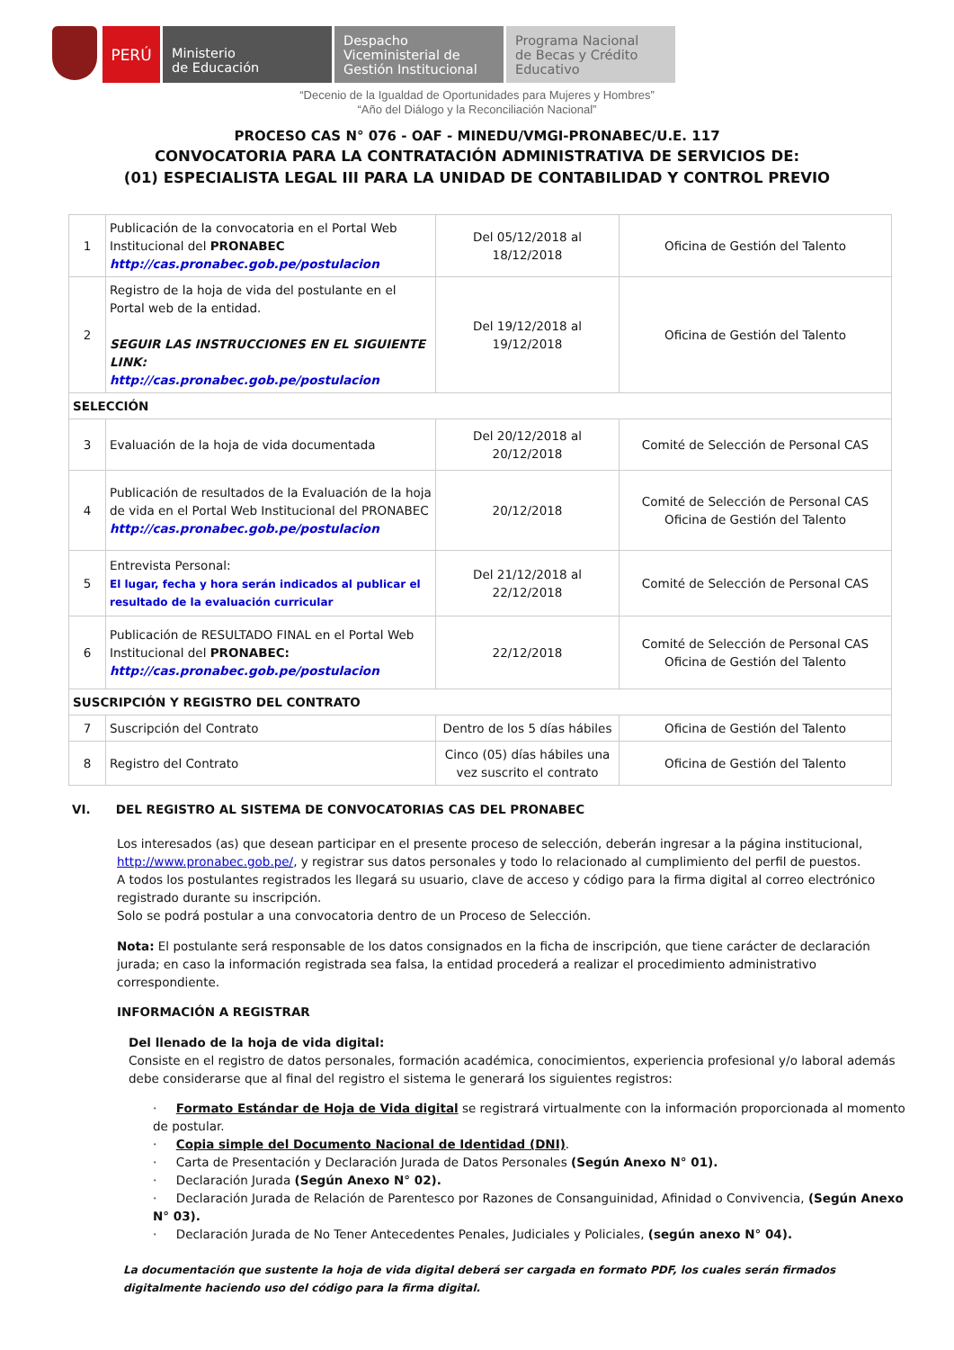PERÚ
Ministerio
de Educación
Despacho
Viceministerial de
Gestión Institucional
Programa Nacional
de Becas y Crédito
Educativo
“Decenio de la Igualdad de Oportunidades para Mujeres y Hombres”
“Año del Diálogo y la Reconciliación Nacional”
PROCESO CAS N° 076 - OAF - MINEDU/VMGI-PRONABEC/U.E. 117
CONVOCATORIA PARA LA CONTRATACIÓN ADMINISTRATIVA DE SERVICIOS DE:
(01) ESPECIALISTA LEGAL III PARA LA UNIDAD DE CONTABILIDAD Y CONTROL PREVIO
| 1 | Publicación de la convocatoria en el Portal Web Institucional del PRONABEC http://cas.pronabec.gob.pe/postulacion | Del 05/12/2018 al 18/12/2018 | Oficina de Gestión del Talento |
| 2 | Registro de la hoja de vida del postulante en el Portal web de la entidad. SEGUIR LAS INSTRUCCIONES EN EL SIGUIENTE LINK: http://cas.pronabec.gob.pe/postulacion | Del 19/12/2018 al 19/12/2018 | Oficina de Gestión del Talento |
| SELECCIÓN | | | |
| 3 | Evaluación de la hoja de vida documentada | Del 20/12/2018 al 20/12/2018 | Comité de Selección de Personal CAS |
| 4 | Publicación de resultados de la Evaluación de la hoja de vida en el Portal Web Institucional del PRONABEC http://cas.pronabec.gob.pe/postulacion | 20/12/2018 | Comité de Selección de Personal CAS Oficina de Gestión del Talento |
| 5 | Entrevista Personal: El lugar, fecha y hora serán indicados al publicar el resultado de la evaluación curricular | Del 21/12/2018 al 22/12/2018 | Comité de Selección de Personal CAS |
| 6 | Publicación de RESULTADO FINAL en el Portal Web Institucional del PRONABEC: http://cas.pronabec.gob.pe/postulacion | 22/12/2018 | Comité de Selección de Personal CAS Oficina de Gestión del Talento |
| SUSCRIPCIÓN Y REGISTRO DEL CONTRATO | | | |
| 7 | Suscripción del Contrato | Dentro de los 5 días hábiles | Oficina de Gestión del Talento |
| 8 | Registro del Contrato | Cinco (05) días hábiles una vez suscrito el contrato | Oficina de Gestión del Talento |
VI. DEL REGISTRO AL SISTEMA DE CONVOCATORIAS CAS DEL PRONABEC
Los interesados (as) que desean participar en el presente proceso de selección, deberán ingresar a la página institucional, http://www.pronabec.gob.pe/, y registrar sus datos personales y todo lo relacionado al cumplimiento del perfil de puestos.
A todos los postulantes registrados les llegará su usuario, clave de acceso y código para la firma digital al correo electrónico registrado durante su inscripción.
Solo se podrá postular a una convocatoria dentro de un Proceso de Selección.
Nota: El postulante será responsable de los datos consignados en la ficha de inscripción, que tiene carácter de declaración jurada; en caso la información registrada sea falsa, la entidad procederá a realizar el procedimiento administrativo correspondiente.
INFORMACIÓN A REGISTRAR
Del llenado de la hoja de vida digital:
Consiste en el registro de datos personales, formación académica, conocimientos, experiencia profesional y/o laboral además debe considerarse que al final del registro el sistema le generará los siguientes registros:
· Formato Estándar de Hoja de Vida digital se registrará virtualmente con la información proporcionada al momento de postular.
· Copia simple del Documento Nacional de Identidad (DNI).
· Carta de Presentación y Declaración Jurada de Datos Personales (Según Anexo N° 01).
· Declaración Jurada (Según Anexo N° 02).
· Declaración Jurada de Relación de Parentesco por Razones de Consanguinidad, Afinidad o Convivencia, (Según Anexo N° 03).
· Declaración Jurada de No Tener Antecedentes Penales, Judiciales y Policiales, (según anexo N° 04).
La documentación que sustente la hoja de vida digital deberá ser cargada en formato PDF, los cuales serán firmados digitalmente haciendo uso del código para la firma digital.